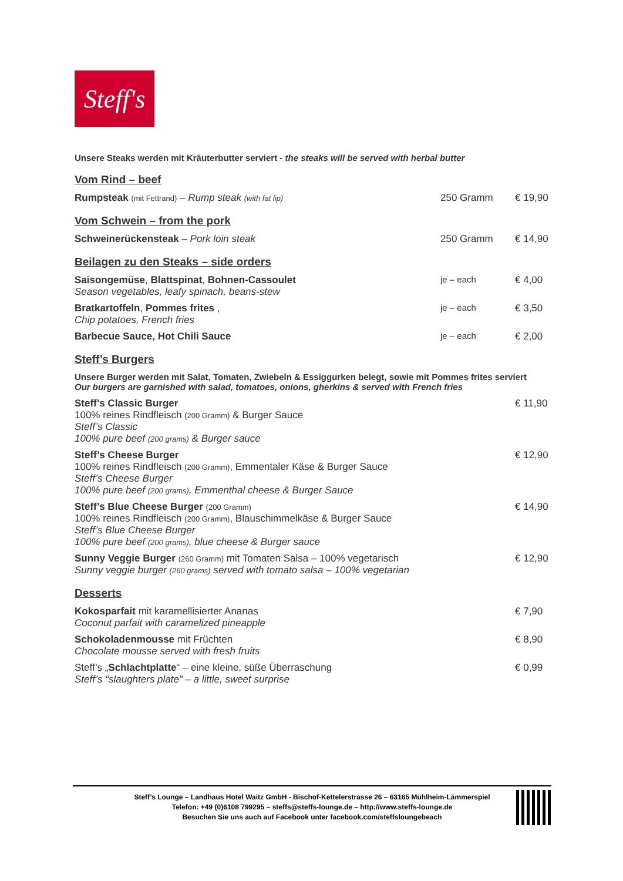Steff's
Unsere Steaks werden mit Kräuterbutter serviert - the steaks will be served with herbal butter
Vom Rind – beef
Rumpsteak (mit Fettrand) – Rump steak (with fat lip)
250 Gramm € 19,90
Vom Schwein – from the pork
Schweinerückensteak – Pork loin steak
250 Gramm € 14,90
Beilagen zu den Steaks – side orders
Saisongemüse, Blattspinat, Bohnen-Cassoulet
Season vegetables, leafy spinach, beans-stew
je – each € 4,00
Bratkartoffeln, Pommes frites ,
Chip potatoes, French fries
je – each € 3,50
Barbecue Sauce, Hot Chili Sauce
je – each € 2,00
Steff’s Burgers
Unsere Burger werden mit Salat, Tomaten, Zwiebeln & Essiggurken belegt, sowie mit Pommes frites serviert
Our burgers are garnished with salad, tomatoes, onions, gherkins & served with French fries
Steff’s Classic Burger
100% reines Rindfleisch (200 Gramm) & Burger Sauce
Steff’s Classic
100% pure beef (200 grams) & Burger sauce
€ 11,90
Steff’s Cheese Burger
100% reines Rindfleisch (200 Gramm), Emmentaler Käse & Burger Sauce
Steff’s Cheese Burger
100% pure beef (200 grams), Emmenthal cheese & Burger Sauce
€ 12,90
Steff’s Blue Cheese Burger (200 Gramm)
100% reines Rindfleisch (200 Gramm), Blauschimmelkäse & Burger Sauce
Steff’s Blue Cheese Burger
100% pure beef (200 grams), blue cheese & Burger sauce
€ 14,90
Sunny Veggie Burger (260 Gramm) mit Tomaten Salsa – 100% vegetarisch
Sunny veggie burger (260 grams) served with tomato salsa – 100% vegetarian
€ 12,90
Desserts
Kokosparfait mit karamellisierter Ananas
Coconut parfait with caramelized pineapple
€ 7,90
Schokoladenmousse mit Früchten
Chocolate mousse served with fresh fruits
€ 8,90
Steff’s „Schlachtplatte“ – eine kleine, süße Überraschung
Steff’s “slaughters plate” – a little, sweet surprise
€ 0,99
Steff’s Lounge – Landhaus Hotel Waitz GmbH - Bischof-Kettelerstrasse 26 – 63165 Mühlheim-Lämmerspiel
Telefon: +49 (0)6108 799295 – steffs@steffs-lounge.de – http://www.steffs-lounge.de
Besuchen Sie uns auch auf Facebook unter facebook.com/steffsloungebeach